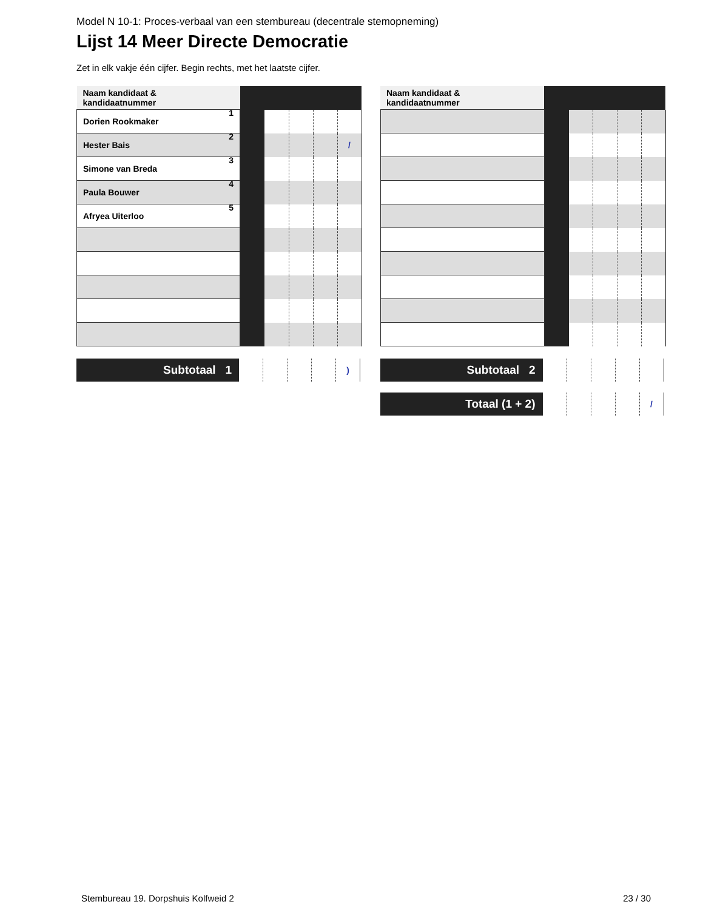Model N 10-1: Proces-verbaal van een stembureau (decentrale stemopneming)
Lijst 14 Meer Directe Democratie
Zet in elk vakje één cijfer. Begin rechts, met het laatste cijfer.
| Naam kandidaat & kandidaatnummer | | | | | |
| Dorien Rookmaker 1 | | | | | |
| Hester Bais 2 | | | | | / |
| Simone van Breda 3 | | | | | |
| Paula Bouwer 4 | | | | | |
| Afryea Uiterloo 5 | | | | | |
| Subtotaal 1 | | | | | ) |
| Naam kandidaat & kandidaatnummer | | | | | |
| Subtotaal 2 | | | | | |
| Totaal (1 + 2) | | | | | / |
Stembureau 19. Dorpshuis Kolfweid 2 23 / 30